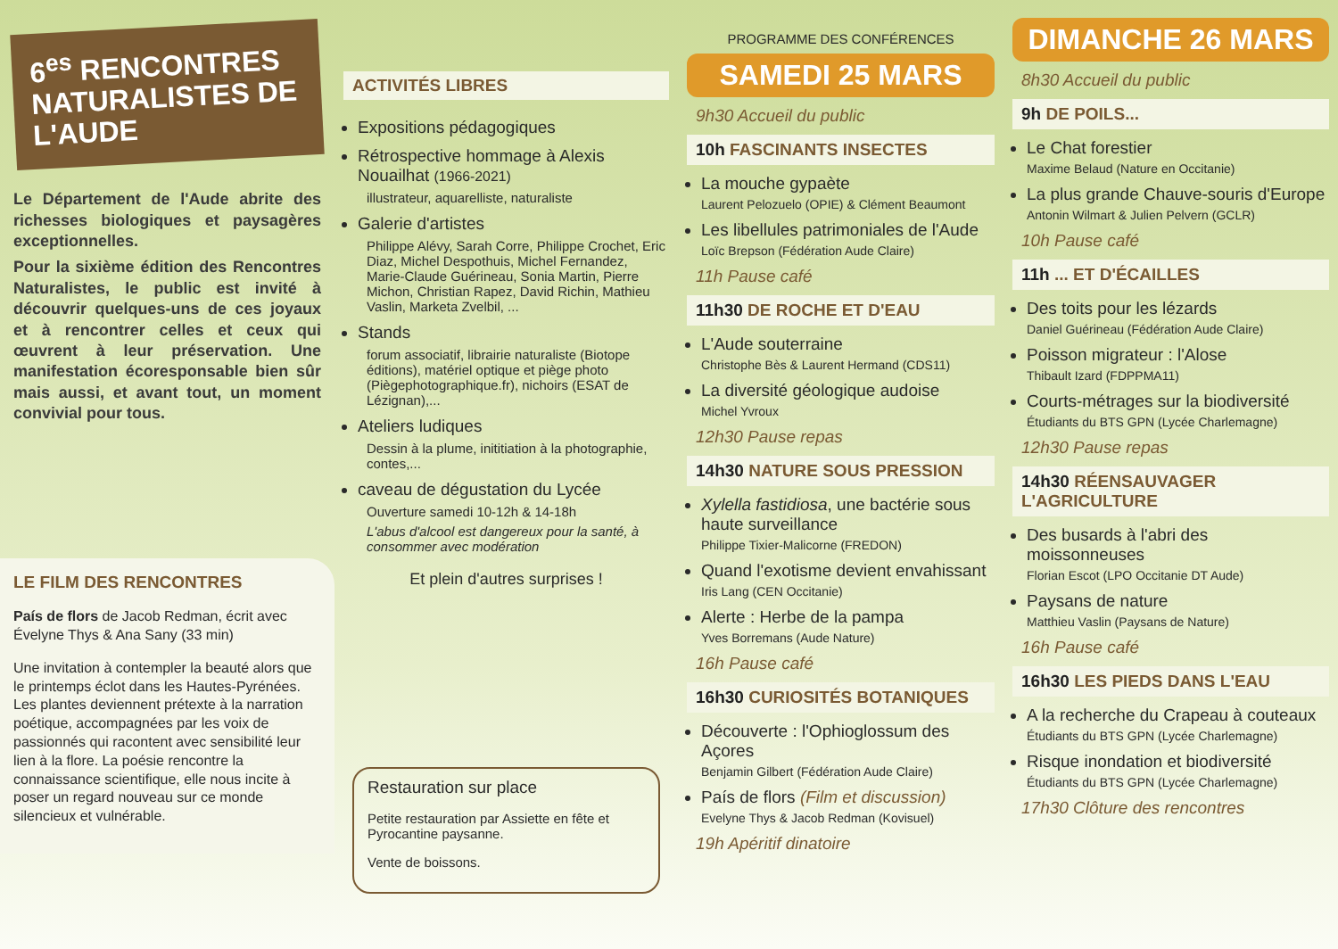6<sup>es</sup> RENCONTRES NATURALISTES DE L'AUDE
Le Département de l'Aude abrite des richesses biologiques et paysagères exceptionnelles.
Pour la sixième édition des Rencontres Naturalistes, le public est invité à découvrir quelques-uns de ces joyaux et à rencontrer celles et ceux qui œuvrent à leur préservation. Une manifestation écoresponsable bien sûr mais aussi, et avant tout, un moment convivial pour tous.
LE FILM DES RENCONTRES
País de flors de Jacob Redman, écrit avec Évelyne Thys & Ana Sany (33 min)
Une invitation à contempler la beauté alors que le printemps éclot dans les Hautes-Pyrénées. Les plantes deviennent prétexte à la narration poétique, accompagnées par les voix de passionnés qui racontent avec sensibilité leur lien à la flore. La poésie rencontre la connaissance scientifique, elle nous incite à poser un regard nouveau sur ce monde silencieux et vulnérable.
ACTIVITÉS LIBRES
Expositions pédagogiques
Rétrospective hommage à Alexis Nouailhat (1966-2021)
illustrateur, aquarelliste, naturaliste
Galerie d'artistes
Philippe Alévy, Sarah Corre, Philippe Crochet, Eric Diaz, Michel Despothuis, Michel Fernandez, Marie-Claude Guérineau, Sonia Martin, Pierre Michon, Christian Rapez, David Richin, Mathieu Vaslin, Marketa Zvelbil, ...
Stands
forum associatif, librairie naturaliste (Biotope éditions), matériel optique et piège photo (Piègephotographique.fr), nichoirs (ESAT de Lézignan),...
Ateliers ludiques
Dessin à la plume, inititiation à la photographie, contes,...
caveau de dégustation du Lycée
Ouverture samedi 10-12h & 14-18h
L'abus d'alcool est dangereux pour la santé, à consommer avec modération
Et plein d'autres surprises !
Restauration sur place
Petite restauration par Assiette en fête et Pyrocantine paysanne.
Vente de boissons.
PROGRAMME DES CONFÉRENCES
SAMEDI 25 MARS
9h30 Accueil du public
10h FASCINANTS INSECTES
La mouche gypaète
Laurent Pelozuelo (OPIE) & Clément Beaumont
Les libellules patrimoniales de l'Aude
Loïc Brepson (Fédération Aude Claire)
11h Pause café
11h30 DE ROCHE ET D'EAU
L'Aude souterraine
Christophe Bès & Laurent Hermand (CDS11)
La diversité géologique audoise
Michel Yvroux
12h30 Pause repas
14h30 NATURE SOUS PRESSION
Xylella fastidiosa, une bactérie sous haute surveillance
Philippe Tixier-Malicorne (FREDON)
Quand l'exotisme devient envahissant
Iris Lang (CEN Occitanie)
Alerte : Herbe de la pampa
Yves Borremans (Aude Nature)
16h Pause café
16h30 CURIOSITÉS BOTANIQUES
Découverte : l'Ophioglossum des Açores
Benjamin Gilbert (Fédération Aude Claire)
País de flors (Film et discussion)
Evelyne Thys & Jacob Redman (Kovisuel)
19h Apéritif dinatoire
DIMANCHE 26 MARS
8h30 Accueil du public
9h DE POILS...
Le Chat forestier
Maxime Belaud (Nature en Occitanie)
La plus grande Chauve-souris d'Europe
Antonin Wilmart & Julien Pelvern (GCLR)
10h Pause café
11h ... ET D'ÉCAILLES
Des toits pour les lézards
Daniel Guérineau (Fédération Aude Claire)
Poisson migrateur : l'Alose
Thibault Izard (FDPPMA11)
Courts-métrages sur la biodiversité
Étudiants du BTS GPN (Lycée Charlemagne)
12h30 Pause repas
14h30 RÉENSAUVAGER L'AGRICULTURE
Des busards à l'abri des moissonneuses
Florian Escot (LPO Occitanie DT Aude)
Paysans de nature
Matthieu Vaslin (Paysans de Nature)
16h Pause café
16h30 LES PIEDS DANS L'EAU
A la recherche du Crapeau à couteaux
Étudiants du BTS GPN (Lycée Charlemagne)
Risque inondation et biodiversité
Étudiants du BTS GPN (Lycée Charlemagne)
17h30 Clôture des rencontres